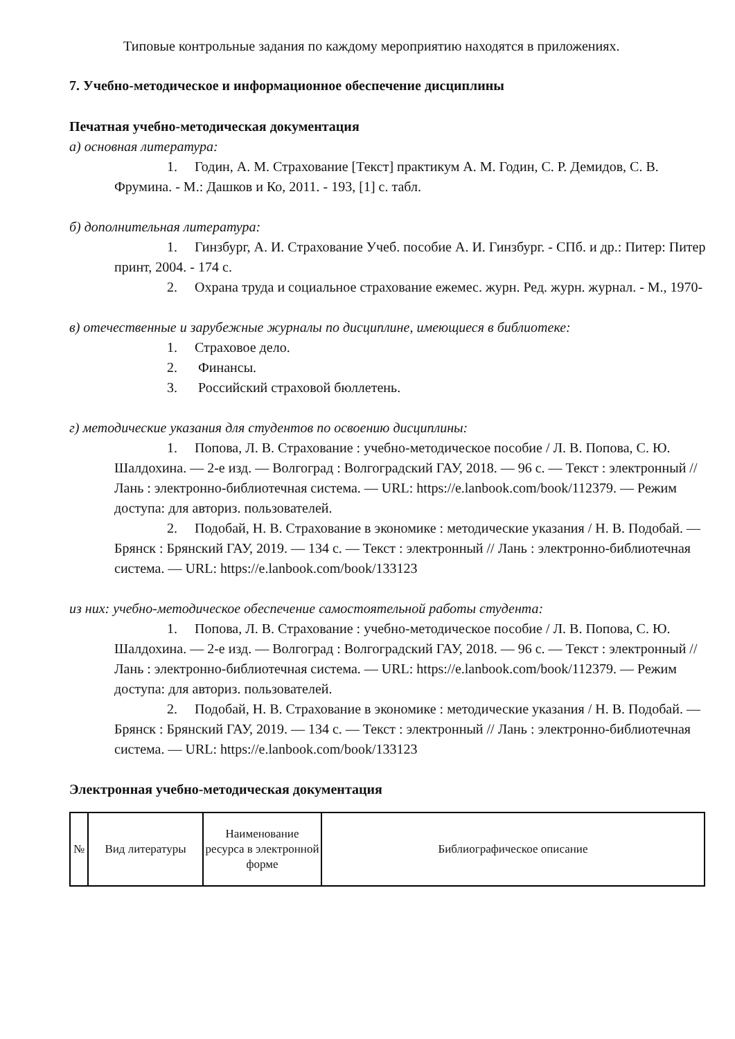Типовые контрольные задания по каждому мероприятию находятся в приложениях.
7. Учебно-методическое и информационное обеспечение дисциплины
Печатная учебно-методическая документация
а) основная литература:
1. Годин, А. М. Страхование [Текст] практикум А. М. Годин, С. Р. Демидов, С. В. Фрумина. - М.: Дашков и Ко, 2011. - 193, [1] с. табл.
б) дополнительная литература:
1. Гинзбург, А. И. Страхование Учеб. пособие А. И. Гинзбург. - СПб. и др.: Питер: Питер принт, 2004. - 174 с.
2. Охрана труда и социальное страхование ежемес. журн. Ред. журн. журнал. - М., 1970-
в) отечественные и зарубежные журналы по дисциплине, имеющиеся в библиотеке:
1. Страховое дело.
2. Финансы.
3. Российский страховой бюллетень.
г) методические указания для студентов по освоению дисциплины:
1. Попова, Л. В. Страхование : учебно-методическое пособие / Л. В. Попова, С. Ю. Шалдохина. — 2-е изд. — Волгоград : Волгоградский ГАУ, 2018. — 96 с. — Текст : электронный // Лань : электронно-библиотечная система. — URL: https://e.lanbook.com/book/112379. — Режим доступа: для авториз. пользователей.
2. Подобай, Н. В. Страхование в экономике : методические указания / Н. В. Подобай. — Брянск : Брянский ГАУ, 2019. — 134 с. — Текст : электронный // Лань : электронно-библиотечная система. — URL: https://e.lanbook.com/book/133123
из них: учебно-методическое обеспечение самостоятельной работы студента:
1. Попова, Л. В. Страхование : учебно-методическое пособие / Л. В. Попова, С. Ю. Шалдохина. — 2-е изд. — Волгоград : Волгоградский ГАУ, 2018. — 96 с. — Текст : электронный // Лань : электронно-библиотечная система. — URL: https://e.lanbook.com/book/112379. — Режим доступа: для авториз. пользователей.
2. Подобай, Н. В. Страхование в экономике : методические указания / Н. В. Подобай. — Брянск : Брянский ГАУ, 2019. — 134 с. — Текст : электронный // Лань : электронно-библиотечная система. — URL: https://e.lanbook.com/book/133123
Электронная учебно-методическая документация
| № | Вид литературы | Наименование ресурса в электронной форме | Библиографическое описание |